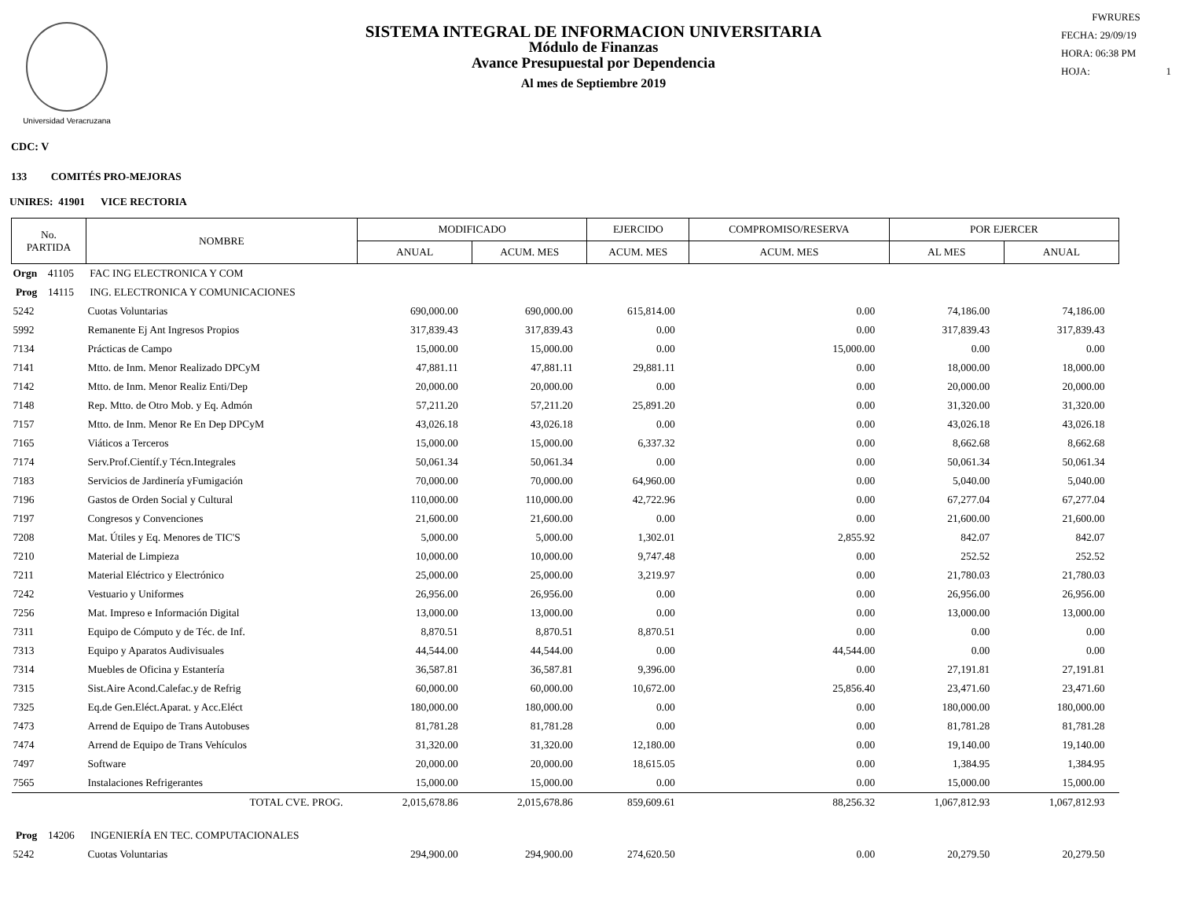Universidad Veracruzana
SISTEMA INTEGRAL DE INFORMACION UNIVERSITARIA
Módulo de Finanzas
Avance Presupuestal por Dependencia
Al mes de Septiembre 2019
FWRURES
FECHA: 29/09/19
HORA: 06:38 PM
HOJA: 1
CDC: V
133 COMITÉS PRO-MEJORAS
UNIRES: 41901 VICE RECTORIA
| No. PARTIDA | NOMBRE | MODIFICADO | | EJERCIDO | COMPROMISO/RESERVA | POR EJERCER | |
| --- | --- | --- | --- | --- | --- | --- | --- |
| | | ANUAL | ACUM. MES | ACUM. MES | ACUM. MES | AL MES | ANUAL |
| Orgn 41105 FAC ING ELECTRONICA Y COM | | | | | | | |
| Prog 14115 ING. ELECTRONICA Y COMUNICACIONES | | | | | | | |
| 5242 | Cuotas Voluntarias | 690,000.00 | 690,000.00 | 615,814.00 | 0.00 | 74,186.00 | 74,186.00 |
| 5992 | Remanente Ej Ant Ingresos Propios | 317,839.43 | 317,839.43 | 0.00 | 0.00 | 317,839.43 | 317,839.43 |
| 7134 | Prácticas de Campo | 15,000.00 | 15,000.00 | 0.00 | 15,000.00 | 0.00 | 0.00 |
| 7141 | Mtto. de Inm. Menor Realizado DPCyM | 47,881.11 | 47,881.11 | 29,881.11 | 0.00 | 18,000.00 | 18,000.00 |
| 7142 | Mtto. de Inm. Menor Realiz Enti/Dep | 20,000.00 | 20,000.00 | 0.00 | 0.00 | 20,000.00 | 20,000.00 |
| 7148 | Rep. Mtto. de Otro Mob. y Eq. Admón | 57,211.20 | 57,211.20 | 25,891.20 | 0.00 | 31,320.00 | 31,320.00 |
| 7157 | Mtto. de Inm. Menor Re En Dep DPCyM | 43,026.18 | 43,026.18 | 0.00 | 0.00 | 43,026.18 | 43,026.18 |
| 7165 | Viáticos a Terceros | 15,000.00 | 15,000.00 | 6,337.32 | 0.00 | 8,662.68 | 8,662.68 |
| 7174 | Serv.Prof.Científ.y Técn.Integrales | 50,061.34 | 50,061.34 | 0.00 | 0.00 | 50,061.34 | 50,061.34 |
| 7183 | Servicios de Jardinería yFumigación | 70,000.00 | 70,000.00 | 64,960.00 | 0.00 | 5,040.00 | 5,040.00 |
| 7196 | Gastos de Orden Social y Cultural | 110,000.00 | 110,000.00 | 42,722.96 | 0.00 | 67,277.04 | 67,277.04 |
| 7197 | Congresos y Convenciones | 21,600.00 | 21,600.00 | 0.00 | 0.00 | 21,600.00 | 21,600.00 |
| 7208 | Mat. Útiles y Eq. Menores de TIC'S | 5,000.00 | 5,000.00 | 1,302.01 | 2,855.92 | 842.07 | 842.07 |
| 7210 | Material de Limpieza | 10,000.00 | 10,000.00 | 9,747.48 | 0.00 | 252.52 | 252.52 |
| 7211 | Material Eléctrico y Electrónico | 25,000.00 | 25,000.00 | 3,219.97 | 0.00 | 21,780.03 | 21,780.03 |
| 7242 | Vestuario y Uniformes | 26,956.00 | 26,956.00 | 0.00 | 0.00 | 26,956.00 | 26,956.00 |
| 7256 | Mat. Impreso e Información Digital | 13,000.00 | 13,000.00 | 0.00 | 0.00 | 13,000.00 | 13,000.00 |
| 7311 | Equipo de Cómputo y de Téc. de Inf. | 8,870.51 | 8,870.51 | 8,870.51 | 0.00 | 0.00 | 0.00 |
| 7313 | Equipo y Aparatos Audivisuales | 44,544.00 | 44,544.00 | 0.00 | 44,544.00 | 0.00 | 0.00 |
| 7314 | Muebles de Oficina y Estantería | 36,587.81 | 36,587.81 | 9,396.00 | 0.00 | 27,191.81 | 27,191.81 |
| 7315 | Sist.Aire Acond.Calefac.y de Refrig | 60,000.00 | 60,000.00 | 10,672.00 | 25,856.40 | 23,471.60 | 23,471.60 |
| 7325 | Eq.de Gen.Eléct.Aparat. y Acc.Eléct | 180,000.00 | 180,000.00 | 0.00 | 0.00 | 180,000.00 | 180,000.00 |
| 7473 | Arrend de Equipo de Trans Autobuses | 81,781.28 | 81,781.28 | 0.00 | 0.00 | 81,781.28 | 81,781.28 |
| 7474 | Arrend de Equipo de Trans Vehículos | 31,320.00 | 31,320.00 | 12,180.00 | 0.00 | 19,140.00 | 19,140.00 |
| 7497 | Software | 20,000.00 | 20,000.00 | 18,615.05 | 0.00 | 1,384.95 | 1,384.95 |
| 7565 | Instalaciones Refrigerantes | 15,000.00 | 15,000.00 | 0.00 | 0.00 | 15,000.00 | 15,000.00 |
| | TOTAL CVE. PROG. | 2,015,678.86 | 2,015,678.86 | 859,609.61 | 88,256.32 | 1,067,812.93 | 1,067,812.93 |
| Prog 14206 INGENIERÍA EN TEC. COMPUTACIONALES | | | | | | | |
| 5242 | Cuotas Voluntarias | 294,900.00 | 294,900.00 | 274,620.50 | 0.00 | 20,279.50 | 20,279.50 |